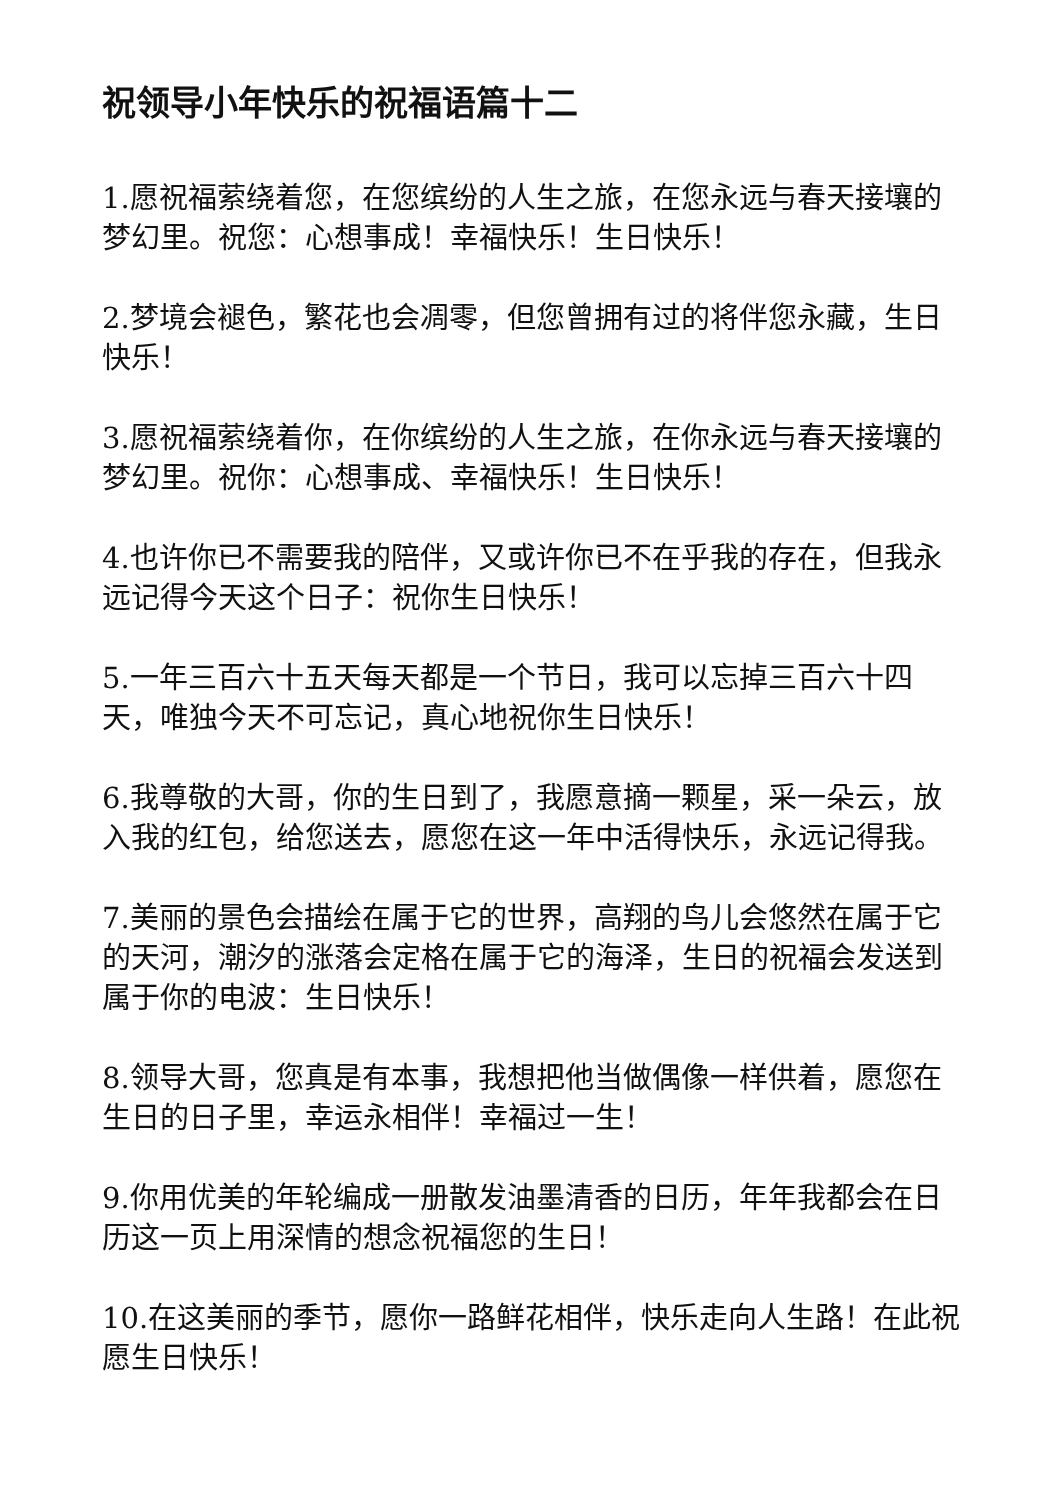祝领导小年快乐的祝福语篇十二
1.愿祝福萦绕着您，在您缤纷的人生之旅，在您永远与春天接壤的梦幻里。祝您：心想事成！幸福快乐！生日快乐！
2.梦境会褪色，繁花也会凋零，但您曾拥有过的将伴您永藏，生日快乐！
3.愿祝福萦绕着你，在你缤纷的人生之旅，在你永远与春天接壤的梦幻里。祝你：心想事成、幸福快乐！生日快乐！
4.也许你已不需要我的陪伴，又或许你已不在乎我的存在，但我永远记得今天这个日子：祝你生日快乐！
5.一年三百六十五天每天都是一个节日，我可以忘掉三百六十四天，唯独今天不可忘记，真心地祝你生日快乐！
6.我尊敬的大哥，你的生日到了，我愿意摘一颗星，采一朵云，放入我的红包，给您送去，愿您在这一年中活得快乐，永远记得我。
7.美丽的景色会描绘在属于它的世界，高翔的鸟儿会悠然在属于它的天河，潮汐的涨落会定格在属于它的海泽，生日的祝福会发送到属于你的电波：生日快乐！
8.领导大哥，您真是有本事，我想把他当做偶像一样供着，愿您在生日的日子里，幸运永相伴！幸福过一生！
9.你用优美的年轮编成一册散发油墨清香的日历，年年我都会在日历这一页上用深情的想念祝福您的生日！
10.在这美丽的季节，愿你一路鲜花相伴，快乐走向人生路！在此祝愿生日快乐！